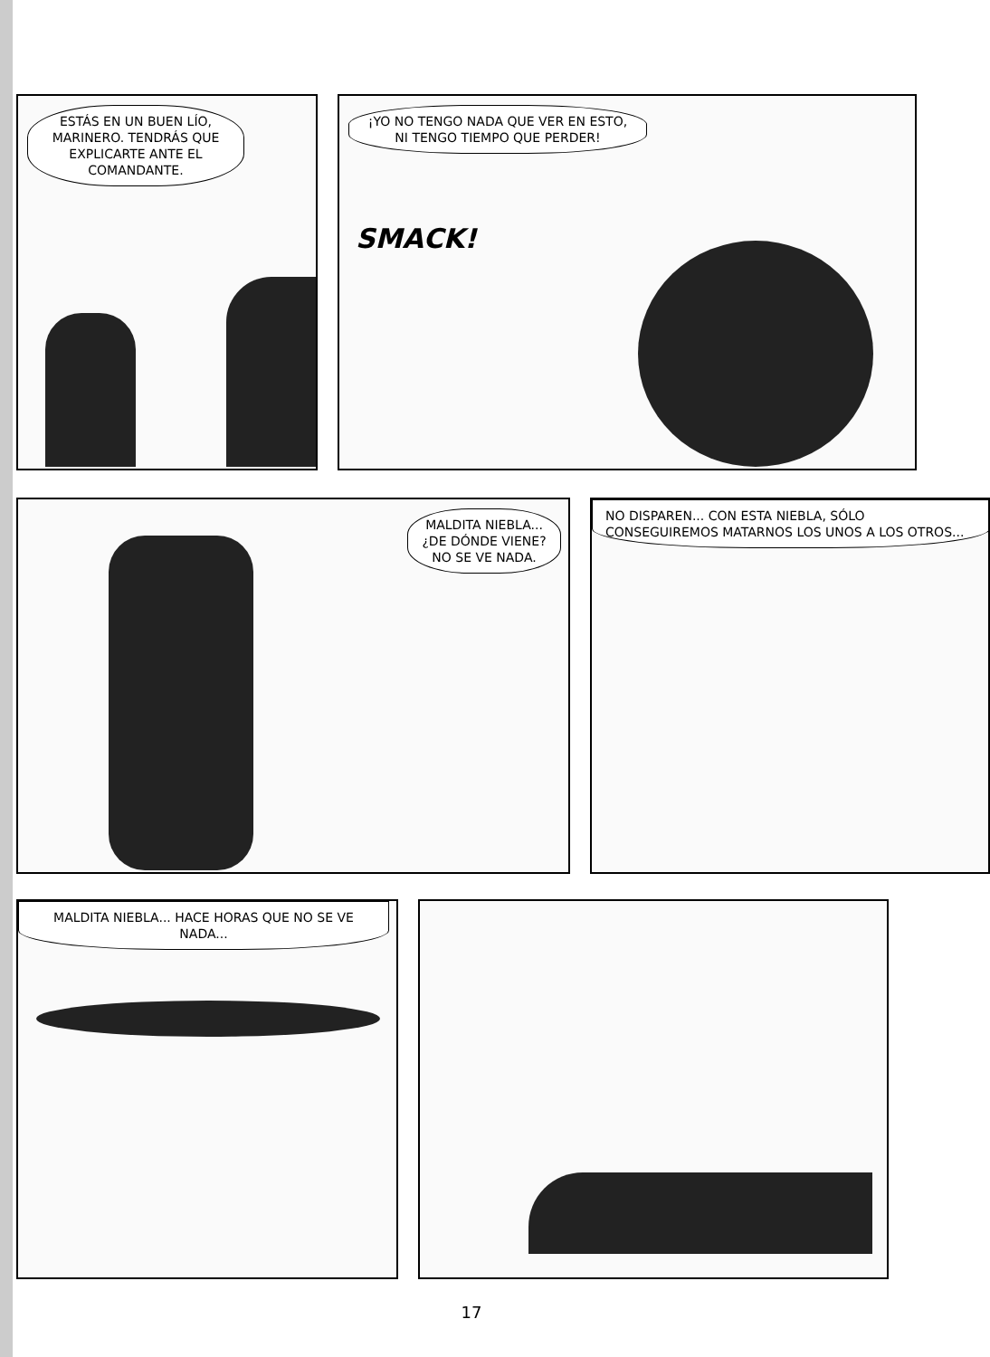ESTÁS EN UN BUEN LÍO, MARINERO. TENDRÁS QUE EXPLICARTE ANTE EL COMANDANTE.
¡YO NO TENGO NADA QUE VER EN ESTO, NI TENGO TIEMPO QUE PERDER!
SMACK!
MALDITA NIEBLA... ¿DE DÓNDE VIENE? NO SE VE NADA.
NO DISPAREN... CON ESTA NIEBLA, SÓLO CONSEGUIREMOS MATARNOS LOS UNOS A LOS OTROS...
MALDITA NIEBLA... HACE HORAS QUE NO SE VE NADA...
17